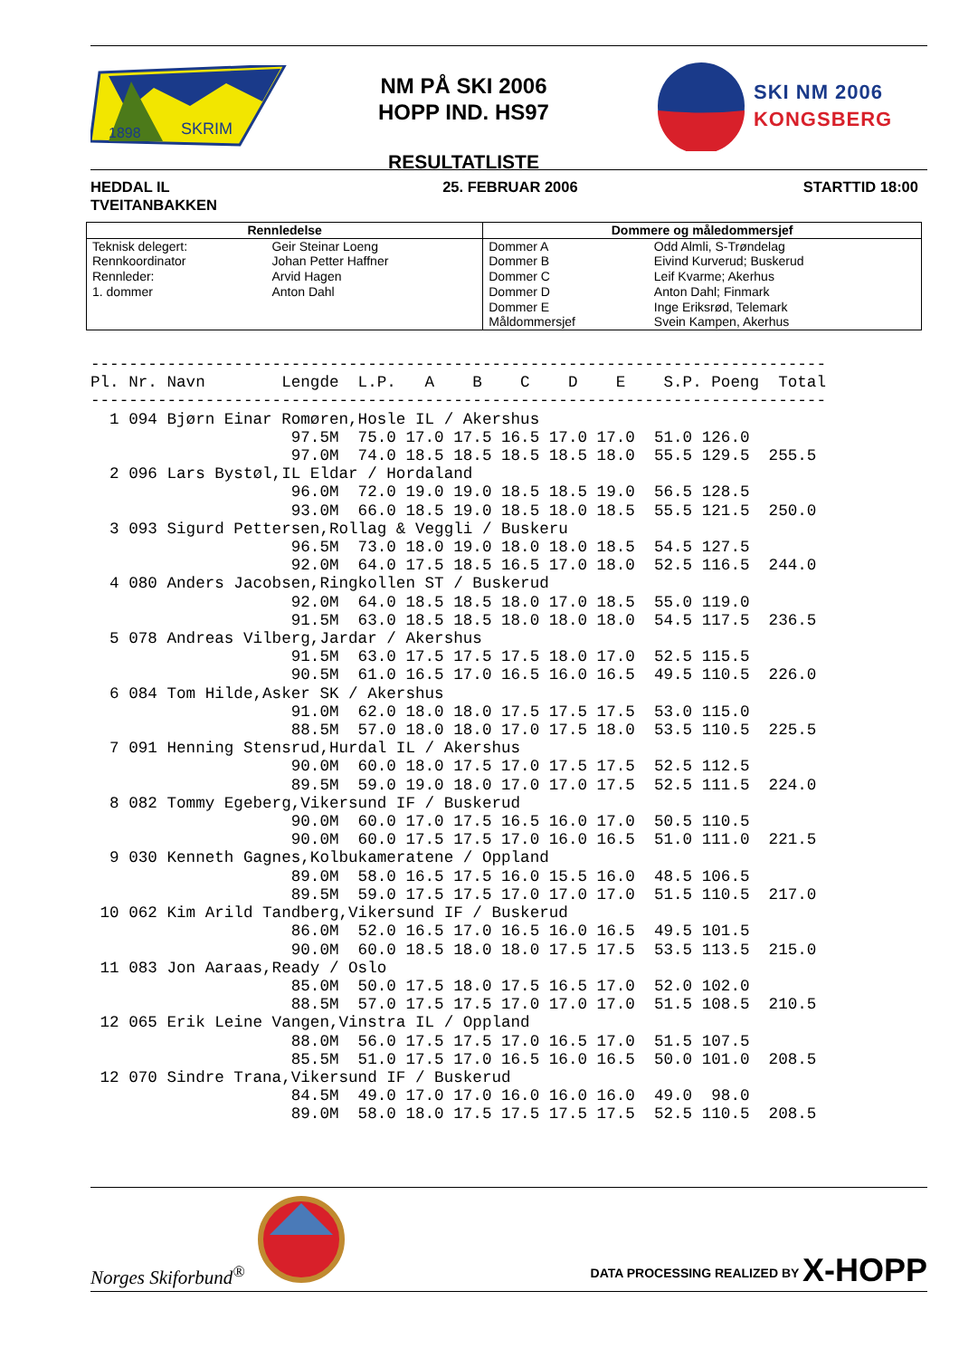1898
SKRIM
NM PÅ SKI 2006
HOPP IND. HS97
RESULTATLISTE
SKI NM 2006
KONGSBERG
HEDDAL IL
TVEITANBAKKEN
25. FEBRUAR 2006 STARTTID 18:00
| Rennledelse | | Dommere og måledommersjef | |
| --- | --- | --- | --- |
| Teknisk delegert: | Geir Steinar Loeng | Dommer A | Odd Almli, S-Trøndelag |
| Rennkoordinator | Johan Petter Haffner | Dommer B | Eivind Kurverud; Buskerud |
| Rennleder: | Arvid Hagen | Dommer C | Leif Kvarme; Akerhus |
| 1. dommer | Anton Dahl | Dommer D | Anton Dahl; Finmark |
| | | Dommer E | Inge Eriksrød, Telemark |
| | | Måldommersjef | Svein Kampen, Akerhus |
-----------------------------------------------------------------------------
Pl. Nr. Navn        Lengde  L.P.   A    B    C    D    E    S.P. Poeng  Total
-----------------------------------------------------------------------------
  1 094 Bjørn Einar Romøren,Hosle IL / Akershus
                     97.5M  75.0 17.0 17.5 16.5 17.0 17.0  51.0 126.0
                     97.0M  74.0 18.5 18.5 18.5 18.5 18.0  55.5 129.5  255.5
  2 096 Lars Bystøl,IL Eldar / Hordaland
                     96.0M  72.0 19.0 19.0 18.5 18.5 19.0  56.5 128.5
                     93.0M  66.0 18.5 19.0 18.5 18.0 18.5  55.5 121.5  250.0
  3 093 Sigurd Pettersen,Rollag & Veggli / Buskeru
                     96.5M  73.0 18.0 19.0 18.0 18.0 18.5  54.5 127.5
                     92.0M  64.0 17.5 18.5 16.5 17.0 18.0  52.5 116.5  244.0
  4 080 Anders Jacobsen,Ringkollen ST / Buskerud
                     92.0M  64.0 18.5 18.5 18.0 17.0 18.5  55.0 119.0
                     91.5M  63.0 18.5 18.5 18.0 18.0 18.0  54.5 117.5  236.5
  5 078 Andreas Vilberg,Jardar / Akershus
                     91.5M  63.0 17.5 17.5 17.5 18.0 17.0  52.5 115.5
                     90.5M  61.0 16.5 17.0 16.5 16.0 16.5  49.5 110.5  226.0
  6 084 Tom Hilde,Asker SK / Akershus
                     91.0M  62.0 18.0 18.0 17.5 17.5 17.5  53.0 115.0
                     88.5M  57.0 18.0 18.0 17.0 17.5 18.0  53.5 110.5  225.5
  7 091 Henning Stensrud,Hurdal IL / Akershus
                     90.0M  60.0 18.0 17.5 17.0 17.5 17.5  52.5 112.5
                     89.5M  59.0 19.0 18.0 17.0 17.0 17.5  52.5 111.5  224.0
  8 082 Tommy Egeberg,Vikersund IF / Buskerud
                     90.0M  60.0 17.0 17.5 16.5 16.0 17.0  50.5 110.5
                     90.0M  60.0 17.5 17.5 17.0 16.0 16.5  51.0 111.0  221.5
  9 030 Kenneth Gagnes,Kolbukameratene / Oppland
                     89.0M  58.0 16.5 17.5 16.0 15.5 16.0  48.5 106.5
                     89.5M  59.0 17.5 17.5 17.0 17.0 17.0  51.5 110.5  217.0
 10 062 Kim Arild Tandberg,Vikersund IF / Buskerud
                     86.0M  52.0 16.5 17.0 16.5 16.0 16.5  49.5 101.5
                     90.0M  60.0 18.5 18.0 18.0 17.5 17.5  53.5 113.5  215.0
 11 083 Jon Aaraas,Ready / Oslo
                     85.0M  50.0 17.5 18.0 17.5 16.5 17.0  52.0 102.0
                     88.5M  57.0 17.5 17.5 17.0 17.0 17.0  51.5 108.5  210.5
 12 065 Erik Leine Vangen,Vinstra IL / Oppland
                     88.0M  56.0 17.5 17.5 17.0 16.5 17.0  51.5 107.5
                     85.5M  51.0 17.5 17.0 16.5 16.0 16.5  50.0 101.0  208.5
 12 070 Sindre Trana,Vikersund IF / Buskerud
                     84.5M  49.0 17.0 17.0 16.0 16.0 16.0  49.0  98.0
                     89.0M  58.0 18.0 17.5 17.5 17.5 17.5  52.5 110.5  208.5
Norges Skiforbund<sup>®</sup>
DATA PROCESSING REALIZED BY X-HOPP